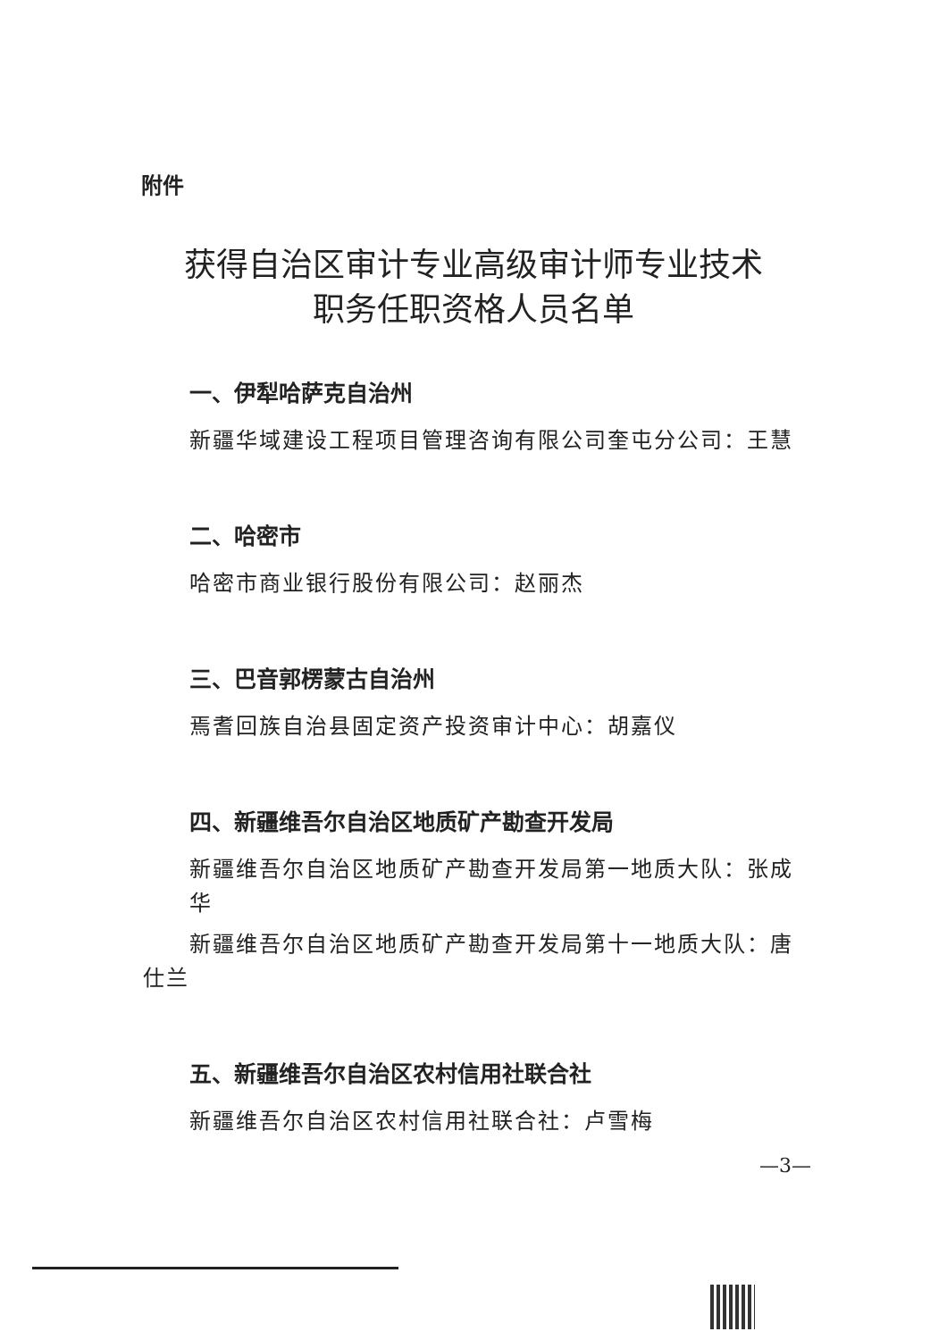附件
获得自治区审计专业高级审计师专业技术
职务任职资格人员名单
一、伊犁哈萨克自治州
新疆华域建设工程项目管理咨询有限公司奎屯分公司：王慧
二、哈密市
哈密市商业银行股份有限公司：赵丽杰
三、巴音郭楞蒙古自治州
焉耆回族自治县固定资产投资审计中心：胡嘉仪
四、新疆维吾尔自治区地质矿产勘查开发局
新疆维吾尔自治区地质矿产勘查开发局第一地质大队：张成华
新疆维吾尔自治区地质矿产勘查开发局第十一地质大队：唐仕兰
五、新疆维吾尔自治区农村信用社联合社
新疆维吾尔自治区农村信用社联合社：卢雪梅
—3—